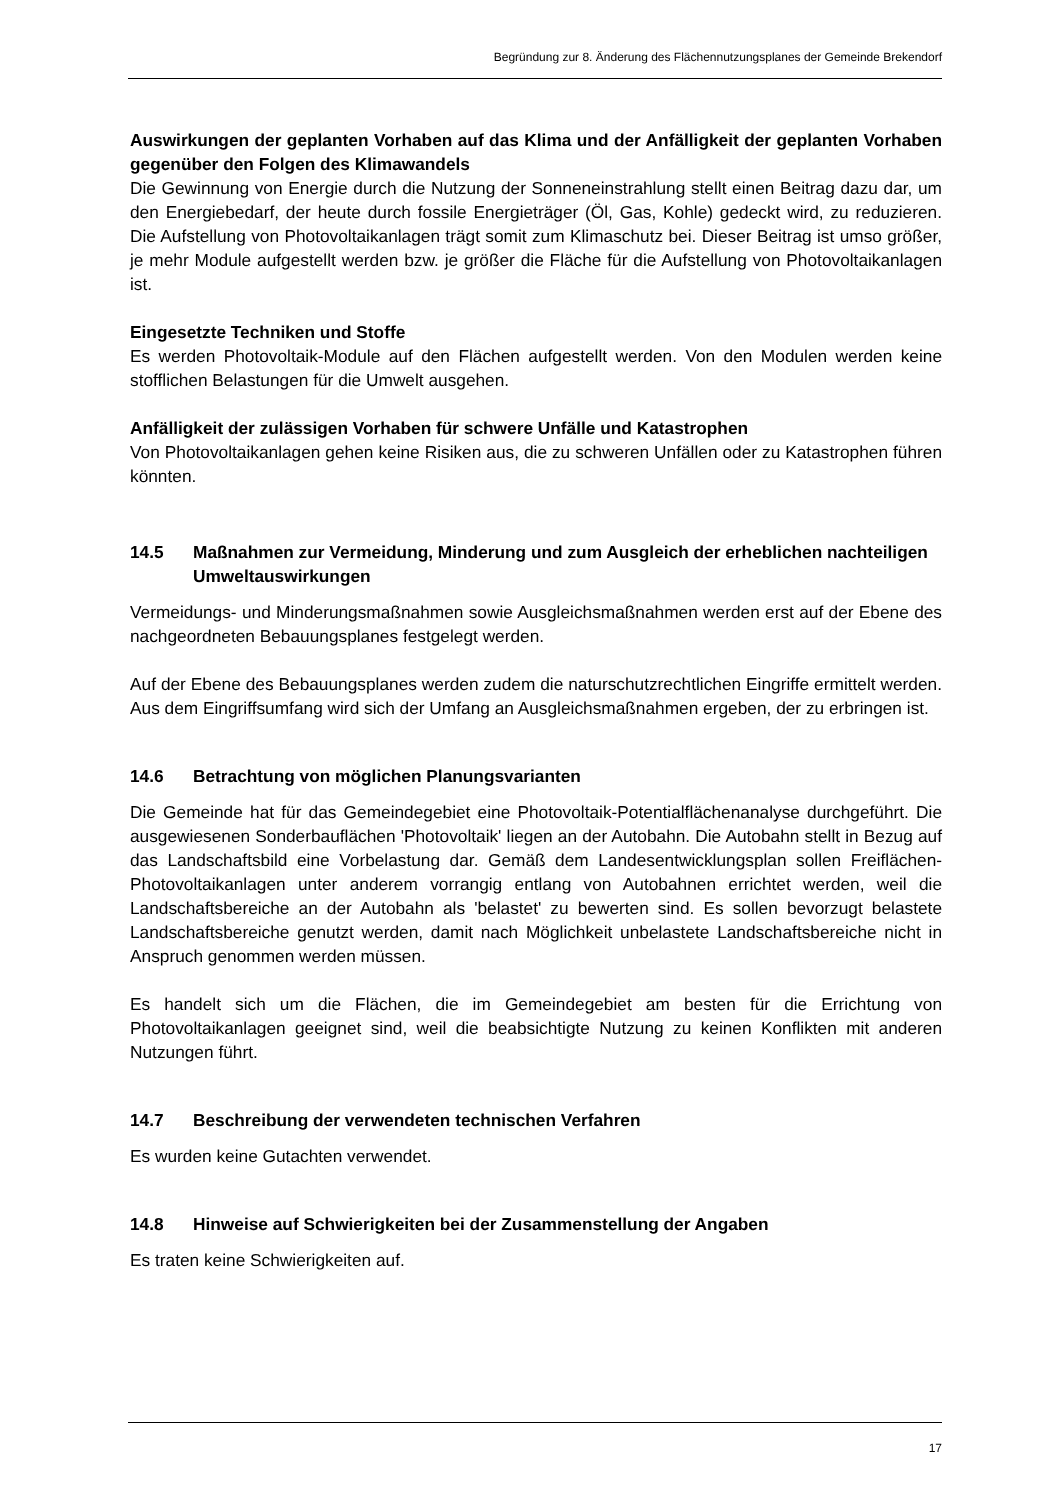Begründung zur 8. Änderung des Flächennutzungsplanes der Gemeinde Brekendorf
Auswirkungen der geplanten Vorhaben auf das Klima und der Anfälligkeit der geplanten Vorhaben gegenüber den Folgen des Klimawandels
Die Gewinnung von Energie durch die Nutzung der Sonneneinstrahlung stellt einen Beitrag dazu dar, um den Energiebedarf, der heute durch fossile Energieträger (Öl, Gas, Kohle) gedeckt wird, zu reduzieren. Die Aufstellung von Photovoltaikanlagen trägt somit zum Klimaschutz bei. Dieser Beitrag ist umso größer, je mehr Module aufgestellt werden bzw. je größer die Fläche für die Aufstellung von Photovoltaikanlagen ist.
Eingesetzte Techniken und Stoffe
Es werden Photovoltaik-Module auf den Flächen aufgestellt werden. Von den Modulen werden keine stofflichen Belastungen für die Umwelt ausgehen.
Anfälligkeit der zulässigen Vorhaben für schwere Unfälle und Katastrophen
Von Photovoltaikanlagen gehen keine Risiken aus, die zu schweren Unfällen oder zu Katastrophen führen könnten.
14.5 Maßnahmen zur Vermeidung, Minderung und zum Ausgleich der erheblichen nachteiligen Umweltauswirkungen
Vermeidungs- und Minderungsmaßnahmen sowie Ausgleichsmaßnahmen werden erst auf der Ebene des nachgeordneten Bebauungsplanes festgelegt werden.
Auf der Ebene des Bebauungsplanes werden zudem die naturschutzrechtlichen Eingriffe ermittelt werden. Aus dem Eingriffsumfang wird sich der Umfang an Ausgleichsmaßnahmen ergeben, der zu erbringen ist.
14.6 Betrachtung von möglichen Planungsvarianten
Die Gemeinde hat für das Gemeindegebiet eine Photovoltaik-Potentialflächenanalyse durch­geführt. Die ausgewiesenen Sonderbauflächen 'Photovoltaik' liegen an der Autobahn. Die Autobahn stellt in Bezug auf das Landschaftsbild eine Vorbelastung dar. Gemäß dem Landes­entwicklungsplan sollen Freiflächen-Photovoltaikanlagen unter anderem vorrangig entlang von Autobahnen errichtet werden, weil die Landschaftsbereiche an der Autobahn als 'belastet' zu bewerten sind. Es sollen bevorzugt belastete Landschaftsbereiche genutzt werden, damit nach Möglichkeit unbelastete Landschaftsbereiche nicht in Anspruch genommen werden müssen.
Es handelt sich um die Flächen, die im Gemeindegebiet am besten für die Errichtung von Photovoltaikanlagen geeignet sind, weil die beabsichtigte Nutzung zu keinen Konflikten mit anderen Nutzungen führt.
14.7 Beschreibung der verwendeten technischen Verfahren
Es wurden keine Gutachten verwendet.
14.8 Hinweise auf Schwierigkeiten bei der Zusammenstellung der Angaben
Es traten keine Schwierigkeiten auf.
17